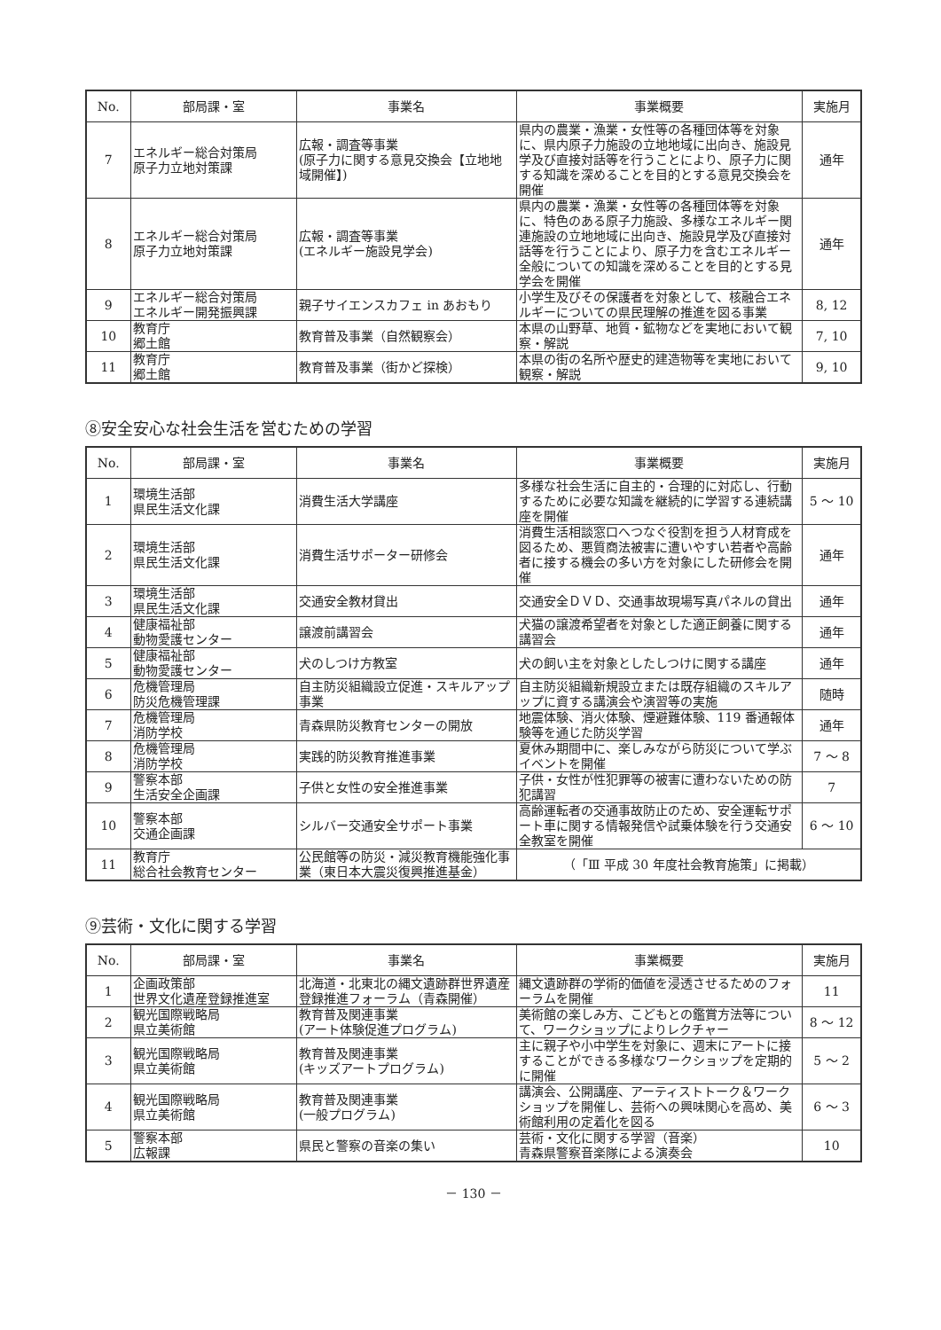| No. | 部局課・室 | 事業名 | 事業概要 | 実施月 |
| --- | --- | --- | --- | --- |
| 7 | エネルギー総合対策局 原子力立地対策課 | 広報・調査等事業 (原子力に関する意見交換会【立地地域開催】) | 県内の農業・漁業・女性等の各種団体等を対象に、県内原子力施設の立地地域に出向き、施設見学及び直接対話等を行うことにより、原子力に関する知識を深めることを目的とする意見交換会を開催 | 通年 |
| 8 | エネルギー総合対策局 原子力立地対策課 | 広報・調査等事業 (エネルギー施設見学会) | 県内の農業・漁業・女性等の各種団体等を対象に、特色のある原子力施設、多様なエネルギー関連施設の立地地域に出向き、施設見学及び直接対話等を行うことにより、原子力を含むエネルギー全般についての知識を深めることを目的とする見学会を開催 | 通年 |
| 9 | エネルギー総合対策局 エネルギー開発振興課 | 親子サイエンスカフェ in あおもり | 小学生及びその保護者を対象として、核融合エネルギーについての県民理解の推進を図る事業 | 8, 12 |
| 10 | 教育庁 郷土館 | 教育普及事業（自然観察会） | 本県の山野草、地質・鉱物などを実地において観察・解説 | 7, 10 |
| 11 | 教育庁 郷土館 | 教育普及事業（街かど探検） | 本県の街の名所や歴史的建造物等を実地において観察・解説 | 9, 10 |
⑧安全安心な社会生活を営むための学習
| No. | 部局課・室 | 事業名 | 事業概要 | 実施月 |
| --- | --- | --- | --- | --- |
| 1 | 環境生活部 県民生活文化課 | 消費生活大学講座 | 多様な社会生活に自主的・合理的に対応し、行動するために必要な知識を継続的に学習する連続講座を開催 | 5 ～ 10 |
| 2 | 環境生活部 県民生活文化課 | 消費生活サポーター研修会 | 消費生活相談窓口へつなぐ役割を担う人材育成を図るため、悪質商法被害に遭いやすい若者や高齢者に接する機会の多い方を対象にした研修会を開催 | 通年 |
| 3 | 環境生活部 県民生活文化課 | 交通安全教材貸出 | 交通安全ＤＶＤ、交通事故現場写真パネルの貸出 | 通年 |
| 4 | 健康福祉部 動物愛護センター | 譲渡前講習会 | 犬猫の譲渡希望者を対象とした適正飼養に関する講習会 | 通年 |
| 5 | 健康福祉部 動物愛護センター | 犬のしつけ方教室 | 犬の飼い主を対象としたしつけに関する講座 | 通年 |
| 6 | 危機管理局 防災危機管理課 | 自主防災組織設立促進・スキルアップ事業 | 自主防災組織新規設立または既存組織のスキルアップに資する講演会や演習等の実施 | 随時 |
| 7 | 危機管理局 消防学校 | 青森県防災教育センターの開放 | 地震体験、消火体験、煙避難体験、119 番通報体験等を通じた防災学習 | 通年 |
| 8 | 危機管理局 消防学校 | 実践的防災教育推進事業 | 夏休み期間中に、楽しみながら防災について学ぶイベントを開催 | 7 ～ 8 |
| 9 | 警察本部 生活安全企画課 | 子供と女性の安全推進事業 | 子供・女性が性犯罪等の被害に遭わないための防犯講習 | 7 |
| 10 | 警察本部 交通企画課 | シルバー交通安全サポート事業 | 高齢運転者の交通事故防止のため、安全運転サポート車に関する情報発信や試乗体験を行う交通安全教室を開催 | 6 ～ 10 |
| 11 | 教育庁 総合社会教育センター | 公民館等の防災・減災教育機能強化事業（東日本大震災復興推進基金） | （「Ⅲ 平成 30 年度社会教育施策」に掲載） | |
⑨芸術・文化に関する学習
| No. | 部局課・室 | 事業名 | 事業概要 | 実施月 |
| --- | --- | --- | --- | --- |
| 1 | 企画政策部 世界文化遺産登録推進室 | 北海道・北東北の縄文遺跡群世界遺産登録推進フォーラム（青森開催） | 縄文遺跡群の学術的価値を浸透させるためのフォーラムを開催 | 11 |
| 2 | 観光国際戦略局 県立美術館 | 教育普及関連事業 (アート体験促進プログラム) | 美術館の楽しみ方、こどもとの鑑賞方法等について、ワークショップによりレクチャー | 8 ～ 12 |
| 3 | 観光国際戦略局 県立美術館 | 教育普及関連事業 (キッズアートプログラム) | 主に親子や小中学生を対象に、週末にアートに接することができる多様なワークショップを定期的に開催 | 5 ～ 2 |
| 4 | 観光国際戦略局 県立美術館 | 教育普及関連事業 (一般プログラム) | 講演会、公開講座、アーティストトーク＆ワークショップを開催し、芸術への興味関心を高め、美術館利用の定着化を図る | 6 ～ 3 |
| 5 | 警察本部 広報課 | 県民と警察の音楽の集い | 芸術・文化に関する学習（音楽） 青森県警察音楽隊による演奏会 | 10 |
－ 130 －